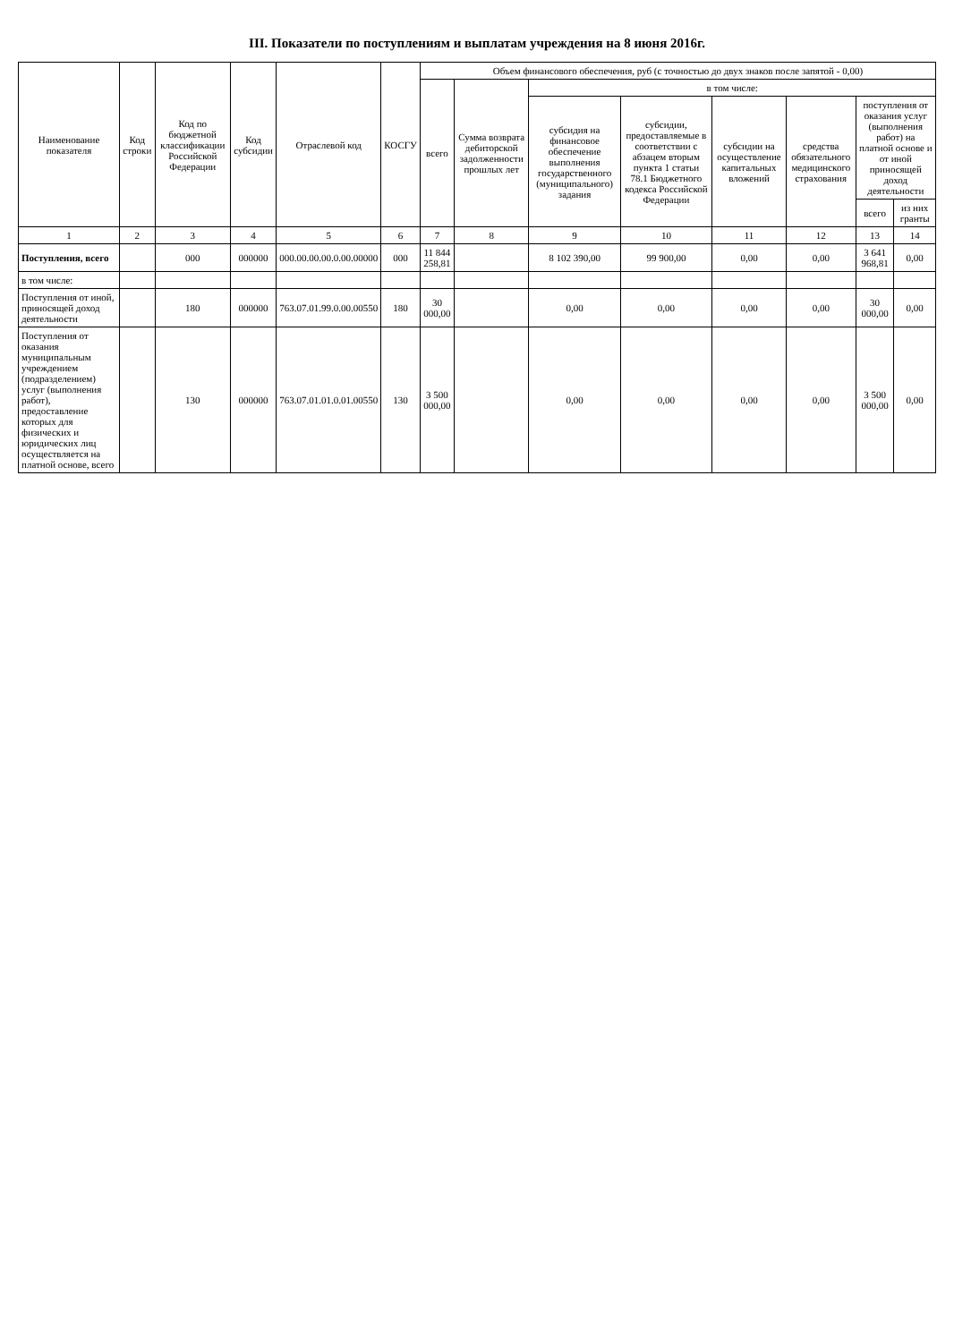III. Показатели по поступлениям и выплатам учреждения на 8 июня 2016г.
| Наименование показателя | Код строки | Код по бюджетной классификации Российской Федерации | Код субсидии | Отраслевой код | КОСГУ | Объем финансового обеспечения, руб (с точностью до двух знаков после запятой - 0,00) | | | | | | | |
| --- | --- | --- | --- | --- | --- | --- | --- | --- | --- | --- | --- | --- | --- |
| | | | | | | всего | Сумма возврата дебиторской задолженности прошлых лет | в том числе: | | | | | |
| | | | | | | | | субсидия на финансовое обеспечение выполнения государственного (муниципального) задания | субсидии, предоставляемые в соответствии с абзацем вторым пункта 1 статьи 78.1 Бюджетного кодекса Российской Федерации | субсидии на осуществление капитальных вложений | средства обязательного медицинского страхования | поступления от оказания услуг (выполнения работ) на платной основе и от иной приносящей доход деятельности | |
| | | | | | | | | | | | | всего | из них гранты |
| 1 | 2 | 3 | 4 | 5 | 6 | 7 | 8 | 9 | 10 | 11 | 12 | 13 | 14 |
| Поступления, всего | | 000 | 000000 | 000.00.00.00.0.00.00000 | 000 | 11 844 258,81 | | 8 102 390,00 | 99 900,00 | 0,00 | 0,00 | 3 641 968,81 | 0,00 |
| в том числе: | | | | | | | | | | | | | |
| Поступления от иной, приносящей доход деятельности | | 180 | 000000 | 763.07.01.99.0.00.00550 | 180 | 30 000,00 | | 0,00 | 0,00 | 0,00 | 0,00 | 30 000,00 | 0,00 |
| Поступления от оказания муниципальным учреждением (подразделением) услуг (выполнения работ), предоставление которых для физических и юридических лиц осуществляется на платной основе, всего | | 130 | 000000 | 763.07.01.01.0.01.00550 | 130 | 3 500 000,00 | | 0,00 | 0,00 | 0,00 | 0,00 | 3 500 000,00 | 0,00 |